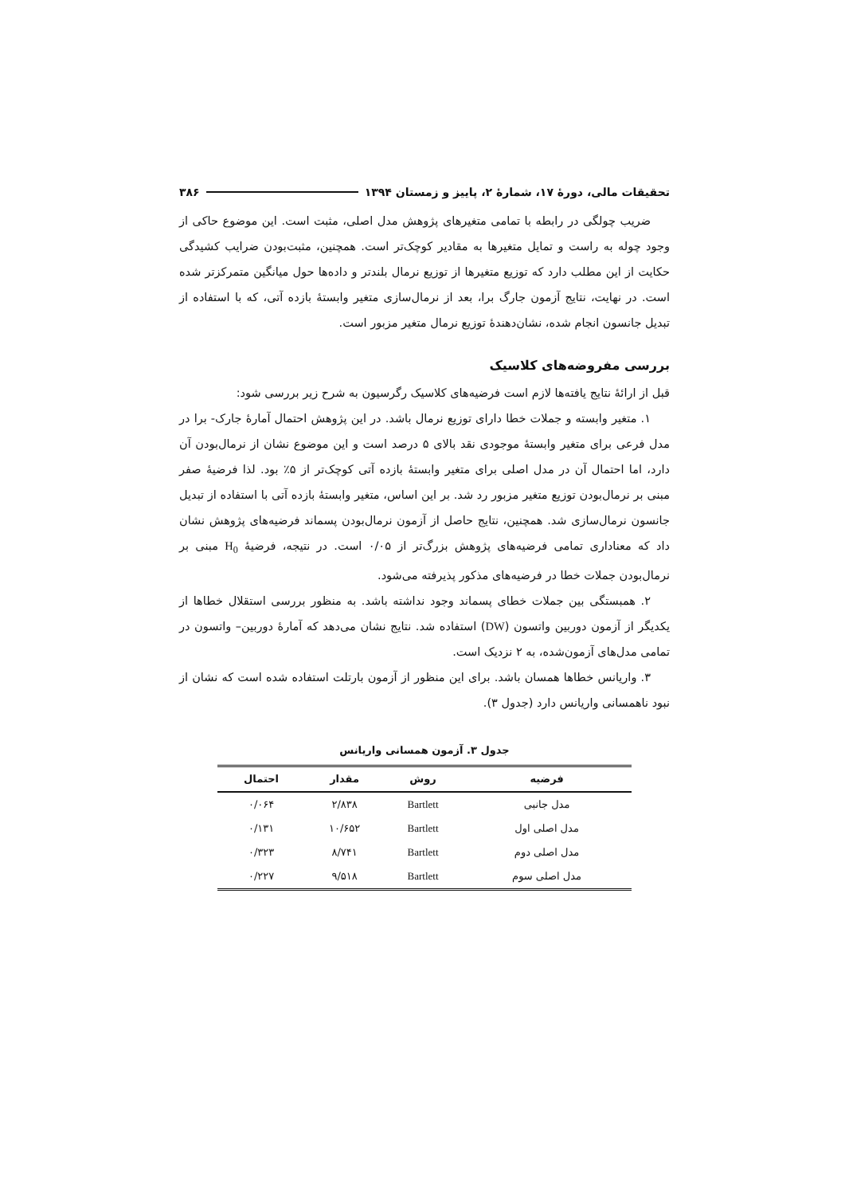تحقیقات مالی، دورهٔ ۱۷، شمارهٔ ۲، پاییز و زمستان ۱۳۹۴ ۳۸۶
ضریب چولگی در رابطه با تمامی متغیرهای پژوهش مدل اصلی، مثبت است. این موضوع حاکی از وجود چوله به راست و تمایل متغیرها به مقادیر کوچک‌تر است. همچنین، مثبت‌بودن ضرایب کشیدگی حکایت از این مطلب دارد که توزیع متغیرها از توزیع نرمال بلندتر و داده‌ها حول میانگین متمرکزتر شده است. در نهایت، نتایج آزمون جارگ برا، بعد از نرمال‌سازی متغیر وابستهٔ بازده آتی، که با استفاده از تبدیل جانسون انجام شده، نشان‌دهندهٔ توزیع نرمال متغیر مزبور است.
بررسی مفروضه‌های کلاسیک
قبل از ارائهٔ نتایج یافته‌ها لازم است فرضیه‌های کلاسیک رگرسیون به شرح زیر بررسی شود:
۱. متغیر وابسته و جملات خطا دارای توزیع نرمال باشد. در این پژوهش احتمال آمارهٔ جارک- برا در مدل فرعی برای متغیر وابستهٔ موجودی نقد بالای ۵ درصد است و این موضوع نشان از نرمال‌بودن آن دارد، اما احتمال آن در مدل اصلی برای متغیر وابستهٔ بازده آتی کوچک‌تر از ۵٪ بود. لذا فرضیهٔ صفر مبنی بر نرمال‌بودن توزیع متغیر مزبور رد شد. بر این اساس، متغیر وابستهٔ بازده آتی با استفاده از تبدیل جانسون نرمال‌سازی شد. همچنین، نتایج حاصل از آزمون نرمال‌بودن پسماند فرضیه‌های پژوهش نشان داد که معناداری تمامی فرضیه‌های پژوهش بزرگ‌تر از ۰/۰۵ است. در نتیجه، فرضیهٔ H<sub>0</sub> مبنی بر نرمال‌بودن جملات خطا در فرضیه‌های مذکور پذیرفته می‌شود.
۲. همبستگی بین جملات خطای پسماند وجود نداشته باشد. به منظور بررسی استقلال خطاها از یکدیگر از آزمون دوربین واتسون (DW) استفاده شد. نتایج نشان می‌دهد که آمارهٔ دوربین– واتسون در تمامی مدل‌های آزمون‌شده، به ۲ نزدیک است.
۳. واریانس خطاها همسان باشد. برای این منظور از آزمون بارتلت استفاده شده است که نشان از نبود ناهمسانی واریانس دارد (جدول ۳).
جدول ۳. آزمون همسانی واریانس
| فرضیه | روش | مقدار | احتمال |
| --- | --- | --- | --- |
| مدل جانبی | Bartlett | ۲/۸۳۸ | ۰/۰۶۴ |
| مدل اصلی اول | Bartlett | ۱۰/۶۵۲ | ۰/۱۳۱ |
| مدل اصلی دوم | Bartlett | ۸/۷۴۱ | ۰/۳۲۳ |
| مدل اصلی سوم | Bartlett | ۹/۵۱۸ | ۰/۲۲۷ |